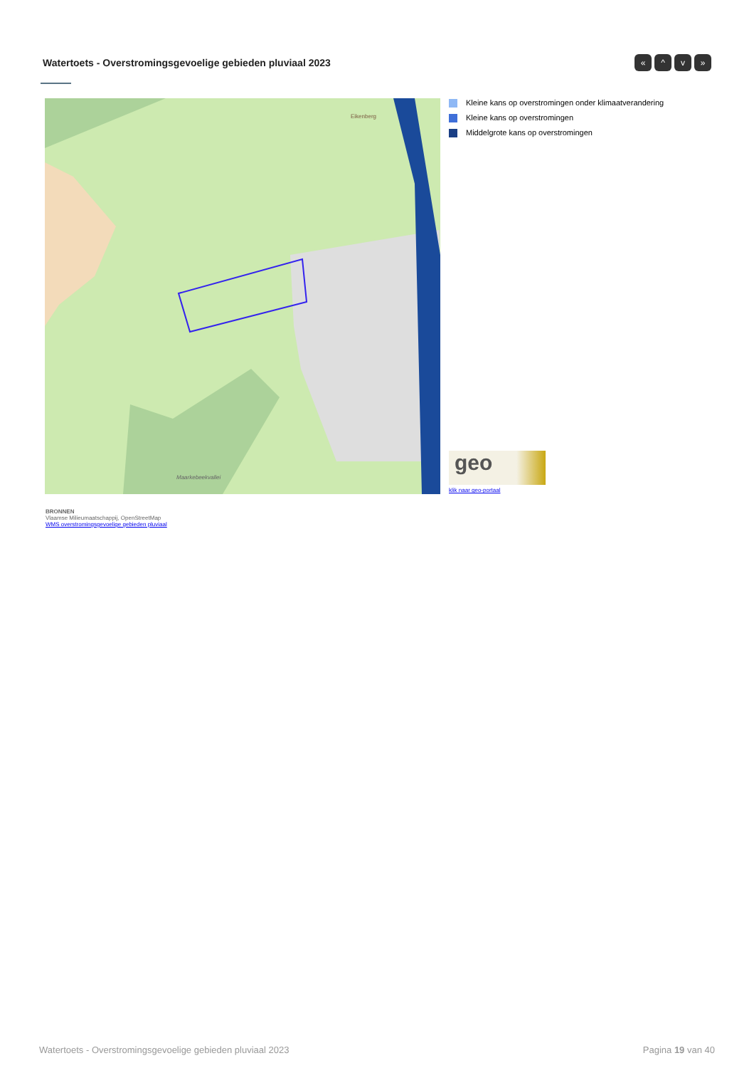Watertoets - Overstromingsgevoelige gebieden pluviaal 2023
« ^ v »
Eikenberg
Maarkebeekvallei
Kleine kans op overstromingen onder klimaatverandering
Kleine kans op overstromingen
Middelgrote kans op overstromingen
geo
klik naar geo-portaal
BRONNEN
Vlaamse Milieumaatschappij, OpenStreetMap
WMS overstromingsgevoelige gebieden pluviaal
Watertoets - Overstromingsgevoelige gebieden pluviaal 2023 Pagina 19 van 40